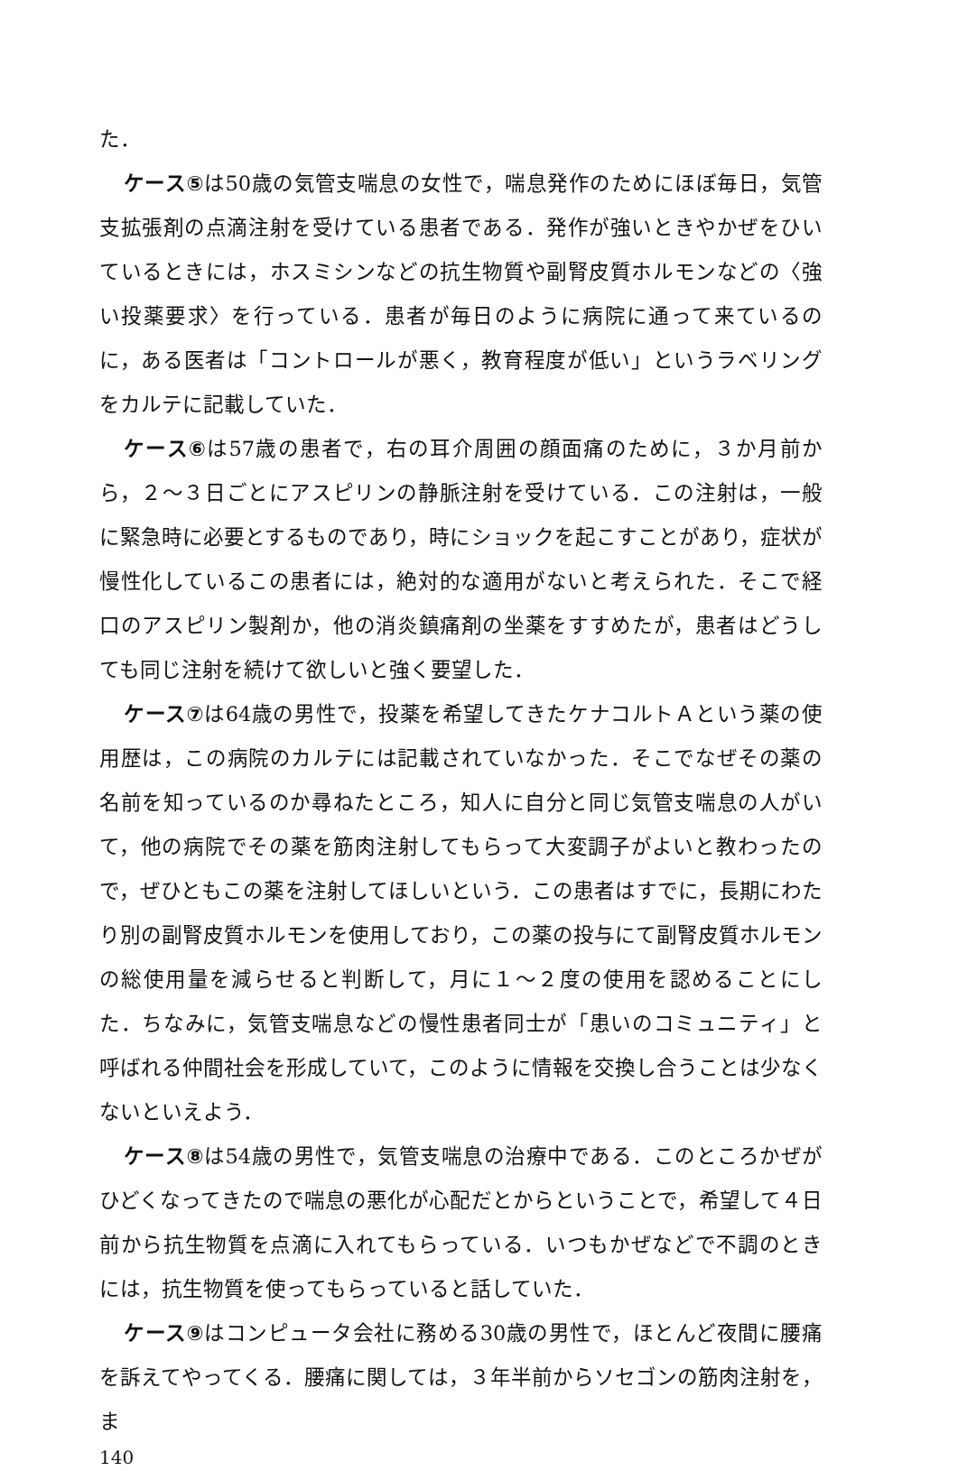た．
ケース⑤は50歳の気管支喘息の女性で，喘息発作のためにほぼ毎日，気管支拡張剤の点滴注射を受けている患者である．発作が強いときやかぜをひいているときには，ホスミシンなどの抗生物質や副腎皮質ホルモンなどの〈強い投薬要求〉を行っている．患者が毎日のように病院に通って来ているのに，ある医者は「コントロールが悪く，教育程度が低い」というラベリングをカルテに記載していた．
ケース⑥は57歳の患者で，右の耳介周囲の顔面痛のために，３か月前から，２～３日ごとにアスピリンの静脈注射を受けている．この注射は，一般に緊急時に必要とするものであり，時にショックを起こすことがあり，症状が慢性化しているこの患者には，絶対的な適用がないと考えられた．そこで経口のアスピリン製剤か，他の消炎鎮痛剤の坐薬をすすめたが，患者はどうしても同じ注射を続けて欲しいと強く要望した．
ケース⑦は64歳の男性で，投薬を希望してきたケナコルトＡという薬の使用歴は，この病院のカルテには記載されていなかった．そこでなぜその薬の名前を知っているのか尋ねたところ，知人に自分と同じ気管支喘息の人がいて，他の病院でその薬を筋肉注射してもらって大変調子がよいと教わったので，ぜひともこの薬を注射してほしいという．この患者はすでに，長期にわたり別の副腎皮質ホルモンを使用しており，この薬の投与にて副腎皮質ホルモンの総使用量を減らせると判断して，月に１～２度の使用を認めることにした．ちなみに，気管支喘息などの慢性患者同士が「患いのコミュニティ」と呼ばれる仲間社会を形成していて，このように情報を交換し合うことは少なくないといえよう．
ケース⑧は54歳の男性で，気管支喘息の治療中である．このところかぜがひどくなってきたので喘息の悪化が心配だとからということで，希望して４日前から抗生物質を点滴に入れてもらっている．いつもかぜなどで不調のときには，抗生物質を使ってもらっていると話していた．
ケース⑨はコンピュータ会社に務める30歳の男性で，ほとんど夜間に腰痛を訴えてやってくる．腰痛に関しては，３年半前からソセゴンの筋肉注射を，ま
140